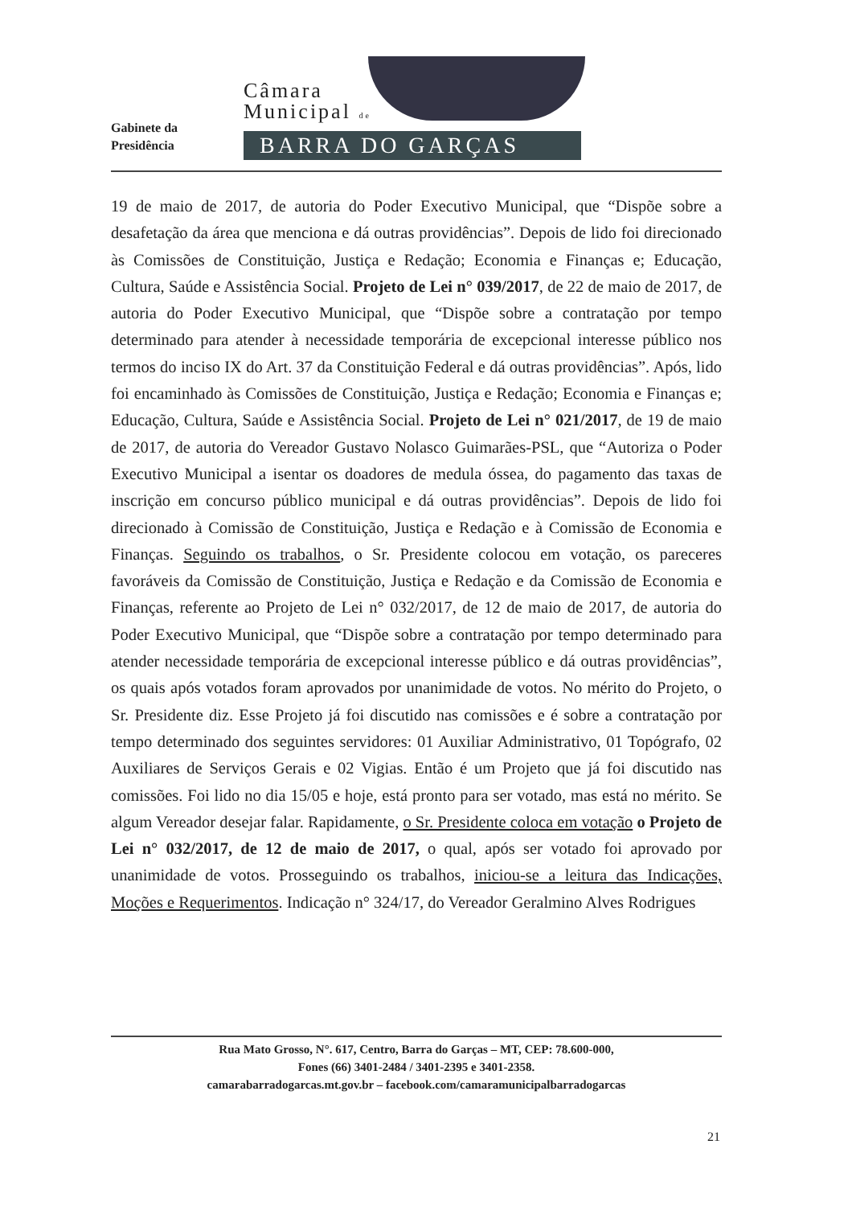Gabinete da
Presidência
Câmara
Municipal de
BARRA DO GARÇAS
19 de maio de 2017, de autoria do Poder Executivo Municipal, que “Dispõe sobre a desafetação da área que menciona e dá outras providências”. Depois de lido foi direcionado às Comissões de Constituição, Justiça e Redação; Economia e Finanças e; Educação, Cultura, Saúde e Assistência Social. Projeto de Lei n° 039/2017, de 22 de maio de 2017, de autoria do Poder Executivo Municipal, que “Dispõe sobre a contratação por tempo determinado para atender à necessidade temporária de excepcional interesse público nos termos do inciso IX do Art. 37 da Constituição Federal e dá outras providências”. Após, lido foi encaminhado às Comissões de Constituição, Justiça e Redação; Economia e Finanças e; Educação, Cultura, Saúde e Assistência Social. Projeto de Lei n° 021/2017, de 19 de maio de 2017, de autoria do Vereador Gustavo Nolasco Guimarães-PSL, que “Autoriza o Poder Executivo Municipal a isentar os doadores de medula óssea, do pagamento das taxas de inscrição em concurso público municipal e dá outras providências”. Depois de lido foi direcionado à Comissão de Constituição, Justiça e Redação e à Comissão de Economia e Finanças. Seguindo os trabalhos, o Sr. Presidente colocou em votação, os pareceres favoráveis da Comissão de Constituição, Justiça e Redação e da Comissão de Economia e Finanças, referente ao Projeto de Lei n° 032/2017, de 12 de maio de 2017, de autoria do Poder Executivo Municipal, que “Dispõe sobre a contratação por tempo determinado para atender necessidade temporária de excepcional interesse público e dá outras providências”, os quais após votados foram aprovados por unanimidade de votos. No mérito do Projeto, o Sr. Presidente diz. Esse Projeto já foi discutido nas comissões e é sobre a contratação por tempo determinado dos seguintes servidores: 01 Auxiliar Administrativo, 01 Topógrafo, 02 Auxiliares de Serviços Gerais e 02 Vigias. Então é um Projeto que já foi discutido nas comissões. Foi lido no dia 15/05 e hoje, está pronto para ser votado, mas está no mérito. Se algum Vereador desejar falar. Rapidamente, o Sr. Presidente coloca em votação o Projeto de Lei n° 032/2017, de 12 de maio de 2017, o qual, após ser votado foi aprovado por unanimidade de votos. Prosseguindo os trabalhos, iniciou-se a leitura das Indicações, Moções e Requerimentos. Indicação n° 324/17, do Vereador Geralmino Alves Rodrigues
Rua Mato Grosso, N°. 617, Centro, Barra do Garças – MT, CEP: 78.600-000,
Fones (66) 3401-2484 / 3401-2395 e 3401-2358.
camarabarradogarcas.mt.gov.br – facebook.com/camaramunicipalbarradogarcas
21